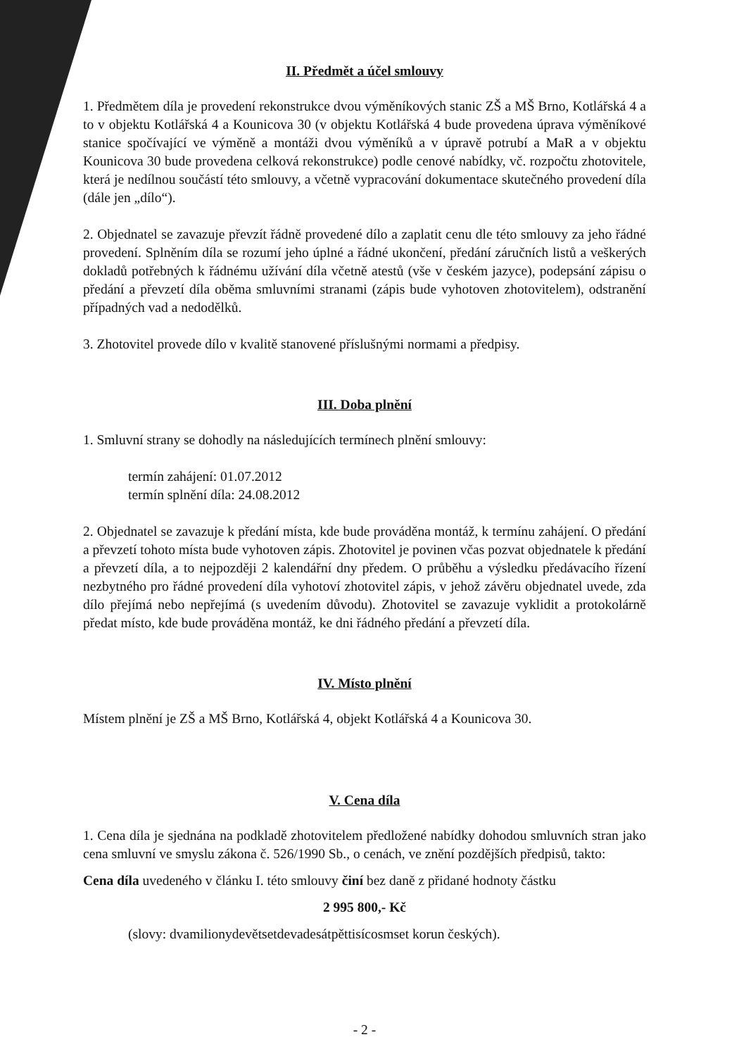II. Předmět a účel smlouvy
1. Předmětem díla je provedení rekonstrukce dvou výměníkových stanic ZŠ a MŠ Brno, Kotlářská 4 a to v objektu Kotlářská 4 a Kounicova 30 (v objektu Kotlářská 4 bude provedena úprava výměníkové stanice spočívající ve výměně a montáži dvou výměníků a v úpravě potrubí a MaR a v objektu Kounicova 30 bude provedena celková rekonstrukce) podle cenové nabídky, vč. rozpočtu zhotovitele, která je nedílnou součástí této smlouvy, a včetně vypracování dokumentace skutečného provedení díla (dále jen „dílo“).
2. Objednatel se zavazuje převzít řádně provedené dílo a zaplatit cenu dle této smlouvy za jeho řádné provedení. Splněním díla se rozumí jeho úplné a řádné ukončení, předání záručních listů a veškerých dokladů potřebných k řádnému užívání díla včetně atestů (vše v českém jazyce), podepsání zápisu o předání a převzetí díla oběma smluvními stranami (zápis bude vyhotoven zhotovitelem), odstranění případných vad a nedodělků.
3. Zhotovitel provede dílo v kvalitě stanovené příslušnými normami a předpisy.
III. Doba plnění
1. Smluvní strany se dohodly na následujících termínech plnění smlouvy:
termín zahájení: 01.07.2012
termín splnění díla: 24.08.2012
2. Objednatel se zavazuje k předání místa, kde bude prováděna montáž, k termínu zahájení. O předání a převzetí tohoto místa bude vyhotoven zápis. Zhotovitel je povinen včas pozvat objednatele k předání a převzetí díla, a to nejpozději 2 kalendářní dny předem. O průběhu a výsledku předávacího řízení nezbytného pro řádné provedení díla vyhotoví zhotovitel zápis, v jehož závěru objednatel uvede, zda dílo přejímá nebo nepřejímá (s uvedením důvodu). Zhotovitel se zavazuje vyklidit a protokolárně předat místo, kde bude prováděna montáž, ke dni řádného předání a převzetí díla.
IV. Místo plnění
Místem plnění je ZŠ a MŠ Brno, Kotlářská 4, objekt Kotlářská 4 a Kounicova 30.
V. Cena díla
1. Cena díla je sjednána na podkladě zhotovitelem předložené nabídky dohodou smluvních stran jako cena smluvní ve smyslu zákona č. 526/1990 Sb., o cenách, ve znění pozdějších předpisů, takto:
Cena díla uvedeného v článku I. této smlouvy činí bez daně z přidané hodnoty částku
2 995 800,- Kč
(slovy: dvamilionydevětsetdevadesátpěttisícosmset korun českých).
- 2 -